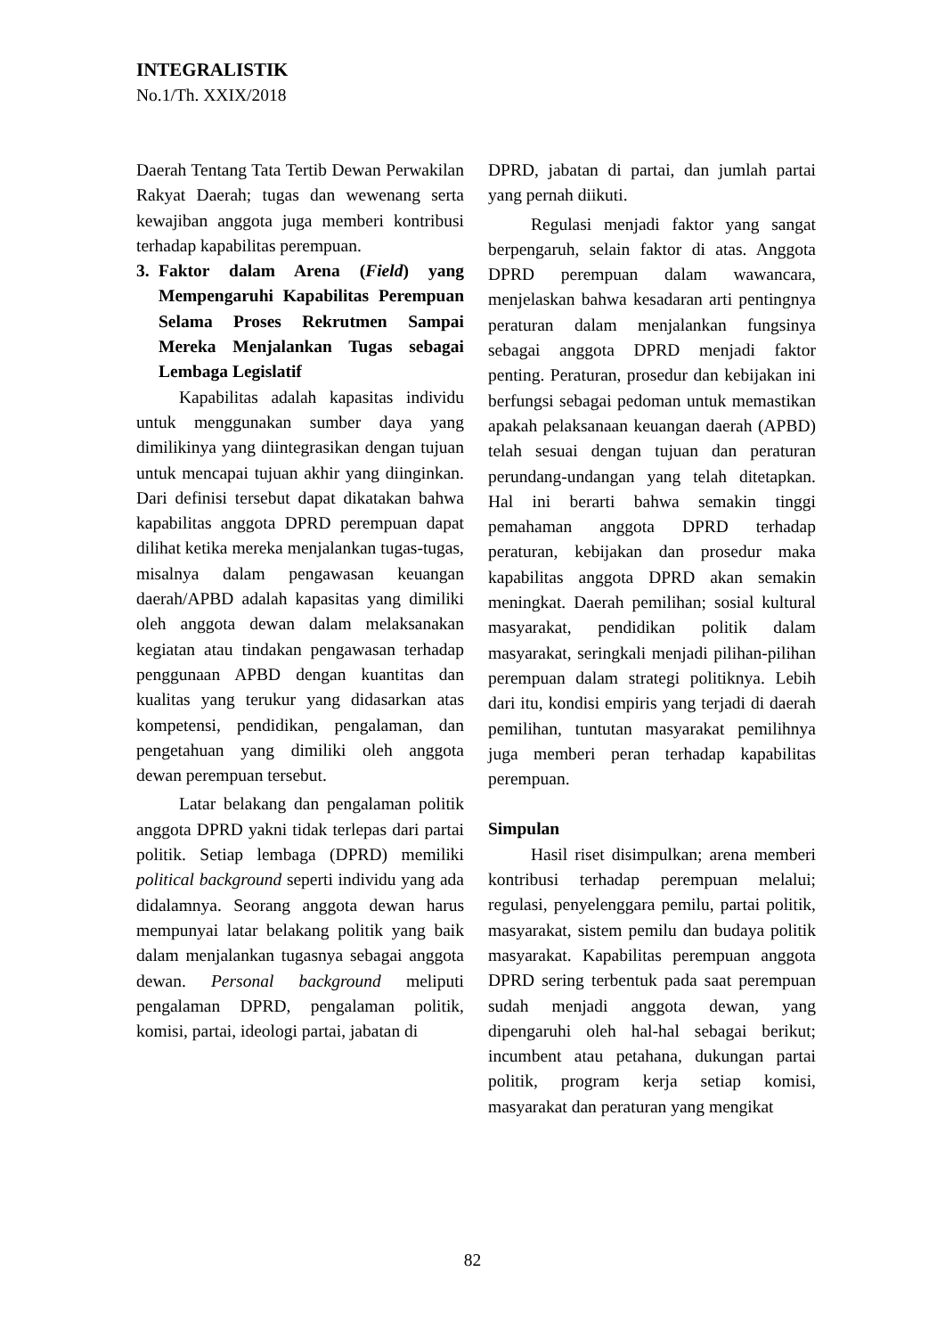INTEGRALISTIK
No.1/Th. XXIX/2018
Daerah Tentang Tata Tertib Dewan Perwakilan Rakyat Daerah; tugas dan wewenang serta kewajiban anggota juga memberi kontribusi terhadap kapabilitas perempuan.
3. Faktor dalam Arena (Field) yang Mempengaruhi Kapabilitas Perempuan Selama Proses Rekrutmen Sampai Mereka Menjalankan Tugas sebagai Lembaga Legislatif
Kapabilitas adalah kapasitas individu untuk menggunakan sumber daya yang dimilikinya yang diintegrasikan dengan tujuan untuk mencapai tujuan akhir yang diinginkan. Dari definisi tersebut dapat dikatakan bahwa kapabilitas anggota DPRD perempuan dapat dilihat ketika mereka menjalankan tugas-tugas, misalnya dalam pengawasan keuangan daerah/APBD adalah kapasitas yang dimiliki oleh anggota dewan dalam melaksanakan kegiatan atau tindakan pengawasan terhadap penggunaan APBD dengan kuantitas dan kualitas yang terukur yang didasarkan atas kompetensi, pendidikan, pengalaman, dan pengetahuan yang dimiliki oleh anggota dewan perempuan tersebut.
Latar belakang dan pengalaman politik anggota DPRD yakni tidak terlepas dari partai politik. Setiap lembaga (DPRD) memiliki political background seperti individu yang ada didalamnya. Seorang anggota dewan harus mempunyai latar belakang politik yang baik dalam menjalankan tugasnya sebagai anggota dewan. Personal background meliputi pengalaman DPRD, pengalaman politik, komisi, partai, ideologi partai, jabatan di
DPRD, jabatan di partai, dan jumlah partai yang pernah diikuti.
Regulasi menjadi faktor yang sangat berpengaruh, selain faktor di atas. Anggota DPRD perempuan dalam wawancara, menjelaskan bahwa kesadaran arti pentingnya peraturan dalam menjalankan fungsinya sebagai anggota DPRD menjadi faktor penting. Peraturan, prosedur dan kebijakan ini berfungsi sebagai pedoman untuk memastikan apakah pelaksanaan keuangan daerah (APBD) telah sesuai dengan tujuan dan peraturan perundang-undangan yang telah ditetapkan. Hal ini berarti bahwa semakin tinggi pemahaman anggota DPRD terhadap peraturan, kebijakan dan prosedur maka kapabilitas anggota DPRD akan semakin meningkat. Daerah pemilihan; sosial kultural masyarakat, pendidikan politik dalam masyarakat, seringkali menjadi pilihan-pilihan perempuan dalam strategi politiknya. Lebih dari itu, kondisi empiris yang terjadi di daerah pemilihan, tuntutan masyarakat pemilihnya juga memberi peran terhadap kapabilitas perempuan.
Simpulan
Hasil riset disimpulkan; arena memberi kontribusi terhadap perempuan melalui; regulasi, penyelenggara pemilu, partai politik, masyarakat, sistem pemilu dan budaya politik masyarakat. Kapabilitas perempuan anggota DPRD sering terbentuk pada saat perempuan sudah menjadi anggota dewan, yang dipengaruhi oleh hal-hal sebagai berikut; incumbent atau petahana, dukungan partai politik, program kerja setiap komisi, masyarakat dan peraturan yang mengikat
82